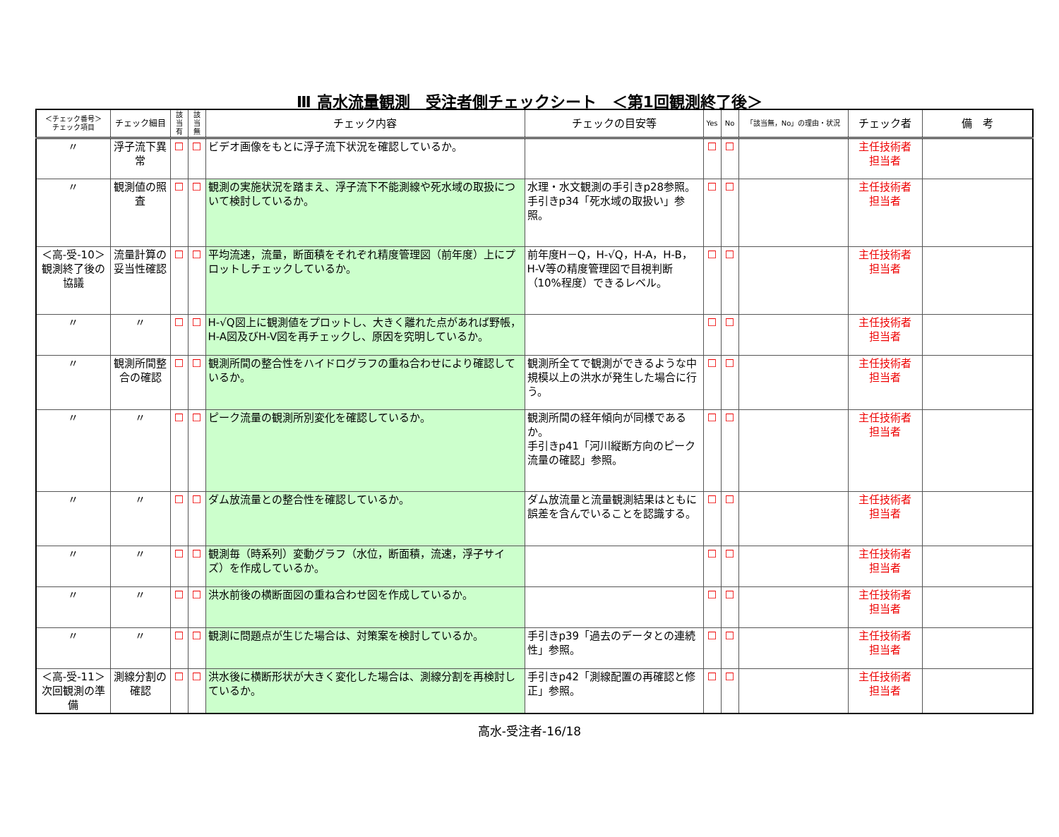Ⅲ 高水流量観測　受注者側チェックシート　＜第1回観測終了後＞
| ＜チェック番号＞ チェック項目 | チェック細目 | 該当 有 | 該当 無 | チェック内容 | チェックの目安等 | Yes | No | 「該当無，No」の理由・状況 | チェック者 | 備 考 |
| --- | --- | --- | --- | --- | --- | --- | --- | --- | --- | --- |
| 〃 | 浮子流下異常 | ☐ | ☐ | ビデオ画像をもとに浮子流下状況を確認しているか。 | | ☐ | ☐ | | 主任技術者 担当者 | |
| 〃 | 観測値の照査 | ☐ | ☐ | 観測の実施状況を踏まえ、浮子流下不能測線や死水域の取扱について検討しているか。 | 水理・水文観測の手引きp28参照。 手引きp34「死水域の取扱い」参照。 | ☐ | ☐ | | 主任技術者 担当者 | |
| ＜高-受-10＞ 観測終了後の協議 | 流量計算の妥当性確認 | ☐ | ☐ | 平均流速，流量，断面積をそれぞれ精度管理図（前年度）上にプロットしチェックしているか。 | 前年度H－Q，H-√Q，H-A，H-B，H-V等の精度管理図で目視判断（10%程度）できるレベル。 | ☐ | ☐ | | 主任技術者 担当者 | |
| 〃 | 〃 | ☐ | ☐ | H-√Q図上に観測値をプロットし、大きく離れた点があれば野帳，H-A図及びH-V図を再チェックし、原因を究明しているか。 | | ☐ | ☐ | | 主任技術者 担当者 | |
| 〃 | 観測所間整合の確認 | ☐ | ☐ | 観測所間の整合性をハイドログラフの重ね合わせにより確認しているか。 | 観測所全てで観測ができるような中規模以上の洪水が発生した場合に行う。 | ☐ | ☐ | | 主任技術者 担当者 | |
| 〃 | 〃 | ☐ | ☐ | ピーク流量の観測所別変化を確認しているか。 | 観測所間の経年傾向が同様であるか。 手引きp41「河川縦断方向のピーク流量の確認」参照。 | ☐ | ☐ | | 主任技術者 担当者 | |
| 〃 | 〃 | ☐ | ☐ | ダム放流量との整合性を確認しているか。 | ダム放流量と流量観測結果はともに誤差を含んでいることを認識する。 | ☐ | ☐ | | 主任技術者 担当者 | |
| 〃 | 〃 | ☐ | ☐ | 観測毎（時系列）変動グラフ（水位，断面積，流速，浮子サイズ）を作成しているか。 | | ☐ | ☐ | | 主任技術者 担当者 | |
| 〃 | 〃 | ☐ | ☐ | 洪水前後の横断面図の重ね合わせ図を作成しているか。 | | ☐ | ☐ | | 主任技術者 担当者 | |
| 〃 | 〃 | ☐ | ☐ | 観測に問題点が生じた場合は、対策案を検討しているか。 | 手引きp39「過去のデータとの連続性」参照。 | ☐ | ☐ | | 主任技術者 担当者 | |
| ＜高-受-11＞ 次回観測の準備 | 測線分割の確認 | ☐ | ☐ | 洪水後に横断形状が大きく変化した場合は、測線分割を再検討しているか。 | 手引きp42「測線配置の再確認と修正」参照。 | ☐ | ☐ | | 主任技術者 担当者 | |
高水-受注者-16/18